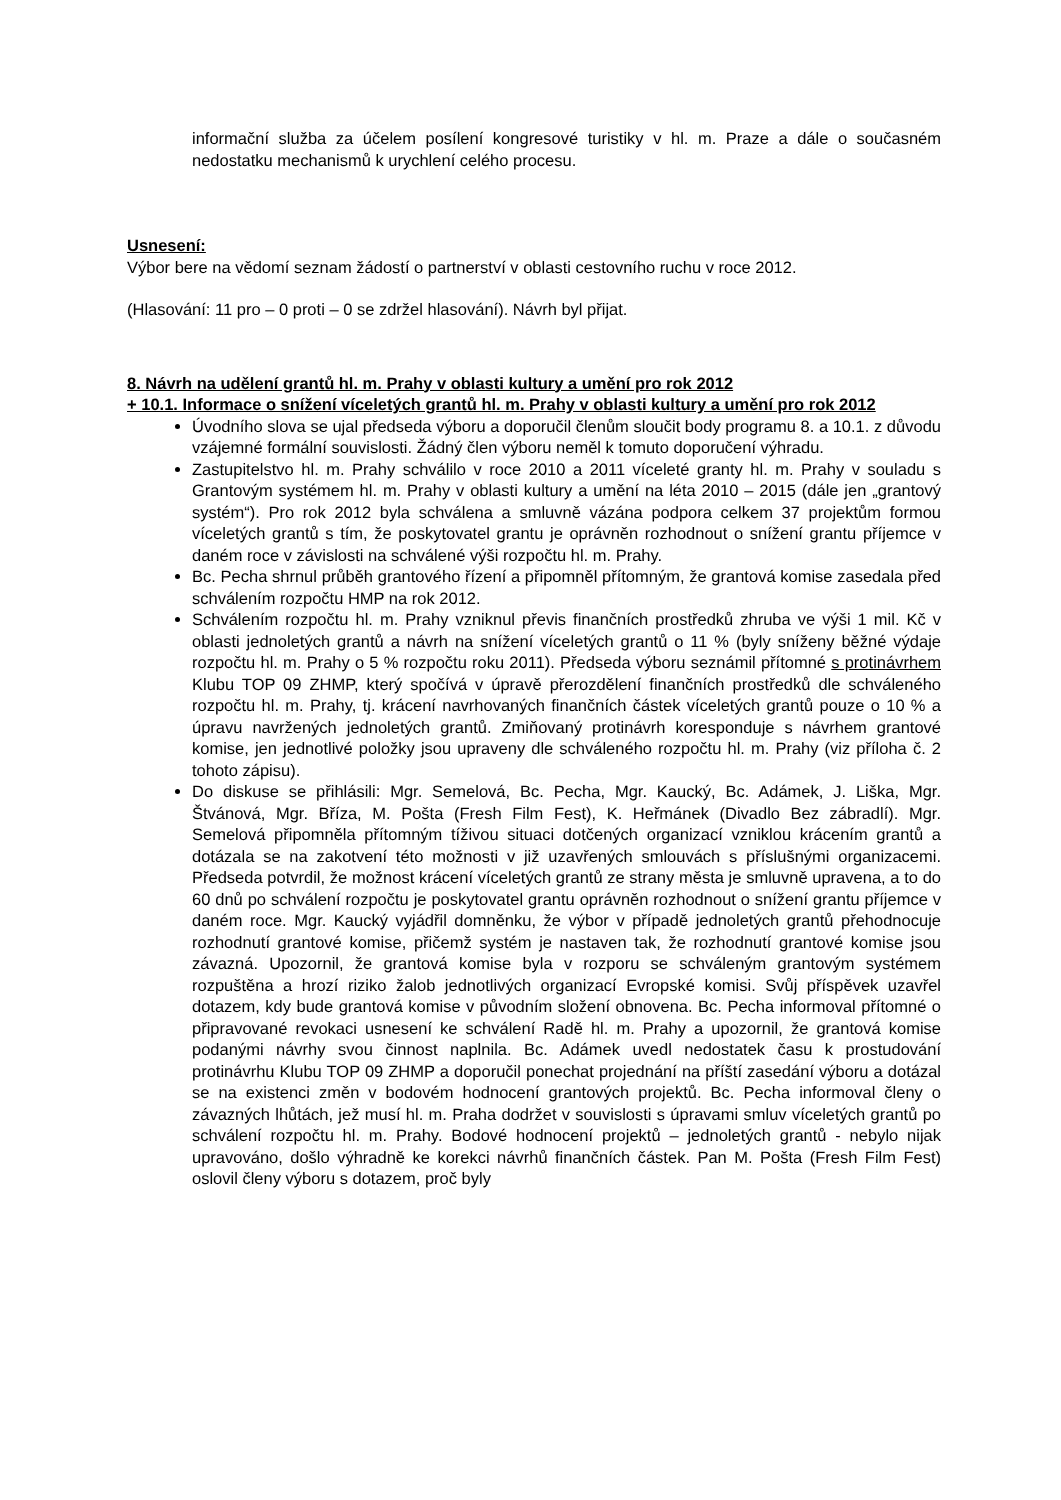informační služba za účelem posílení kongresové turistiky v hl. m. Praze a dále o současném nedostatku mechanismů k urychlení celého procesu.
Usnesení:
Výbor bere na vědomí seznam žádostí o partnerství v oblasti cestovního ruchu v roce 2012.
(Hlasování: 11 pro – 0 proti – 0 se zdržel hlasování). Návrh byl přijat.
8. Návrh na udělení grantů hl. m. Prahy v oblasti kultury a umění pro rok 2012
+ 10.1. Informace o snížení víceletých grantů hl. m. Prahy v oblasti kultury a umění pro rok 2012
Úvodního slova se ujal předseda výboru a doporučil členům sloučit body programu 8. a 10.1. z důvodu vzájemné formální souvislosti. Žádný člen výboru neměl k tomuto doporučení výhradu.
Zastupitelstvo hl. m. Prahy schválilo v roce 2010 a 2011 víceleté granty hl. m. Prahy v souladu s Grantovým systémem hl. m. Prahy v oblasti kultury a umění na léta 2010 – 2015 (dále jen „grantový systém“). Pro rok 2012 byla schválena a smluvně vázána podpora celkem 37 projektům formou víceletých grantů s tím, že poskytovatel grantu je oprávněn rozhodnout o snížení grantu příjemce v daném roce v závislosti na schválené výši rozpočtu hl. m. Prahy.
Bc. Pecha shrnul průběh grantového řízení a připomněl přítomným, že grantová komise zasedala před schválením rozpočtu HMP na rok 2012.
Schválením rozpočtu hl. m. Prahy vzniknul převis finančních prostředků zhruba ve výši 1 mil. Kč v oblasti jednoletých grantů a návrh na snížení víceletých grantů o 11 % (byly sníženy běžné výdaje rozpočtu hl. m. Prahy o 5 % rozpočtu roku 2011). Předseda výboru seznámil přítomné s protinávrhem Klubu TOP 09 ZHMP, který spočívá v úpravě přerozdělení finančních prostředků dle schváleného rozpočtu hl. m. Prahy, tj. krácení navrhovaných finančních částek víceletých grantů pouze o 10 % a úpravu navržených jednoletých grantů. Zmiňovaný protinávrh koresponduje s návrhem grantové komise, jen jednotlivé položky jsou upraveny dle schváleného rozpočtu hl. m. Prahy (viz příloha č. 2 tohoto zápisu).
Do diskuse se přihlásili: Mgr. Semelová, Bc. Pecha, Mgr. Kaucký, Bc. Adámek, J. Liška, Mgr. Štvánová, Mgr. Bříza, M. Pošta (Fresh Film Fest), K. Heřmánek (Divadlo Bez zábradlí). Mgr. Semelová připomněla přítomným tíživou situaci dotčených organizací vzniklou krácením grantů a dotázala se na zakotvení této možnosti v již uzavřených smlouvách s příslušnými organizacemi. Předseda potvrdil, že možnost krácení víceletých grantů ze strany města je smluvně upravena, a to do 60 dnů po schválení rozpočtu je poskytovatel grantu oprávněn rozhodnout o snížení grantu příjemce v daném roce. Mgr. Kaucký vyjádřil domněnku, že výbor v případě jednoletých grantů přehodnocuje rozhodnutí grantové komise, přičemž systém je nastaven tak, že rozhodnutí grantové komise jsou závazná. Upozornil, že grantová komise byla v rozporu se schváleným grantovým systémem rozpuštěna a hrozí riziko žalob jednotlivých organizací Evropské komisi. Svůj příspěvek uzavřel dotazem, kdy bude grantová komise v původním složení obnovena. Bc. Pecha informoval přítomné o připravované revokaci usnesení ke schválení Radě hl. m. Prahy a upozornil, že grantová komise podanými návrhy svou činnost naplnila. Bc. Adámek uvedl nedostatek času k prostudování protinávrhu Klubu TOP 09 ZHMP a doporučil ponechat projednání na příští zasedání výboru a dotázal se na existenci změn v bodovém hodnocení grantových projektů. Bc. Pecha informoval členy o závazných lhůtách, jež musí hl. m. Praha dodržet v souvislosti s úpravami smluv víceletých grantů po schválení rozpočtu hl. m. Prahy. Bodové hodnocení projektů – jednoletých grantů - nebylo nijak upravováno, došlo výhradně ke korekci návrhů finančních částek. Pan M. Pošta (Fresh Film Fest) oslovil členy výboru s dotazem, proč byly